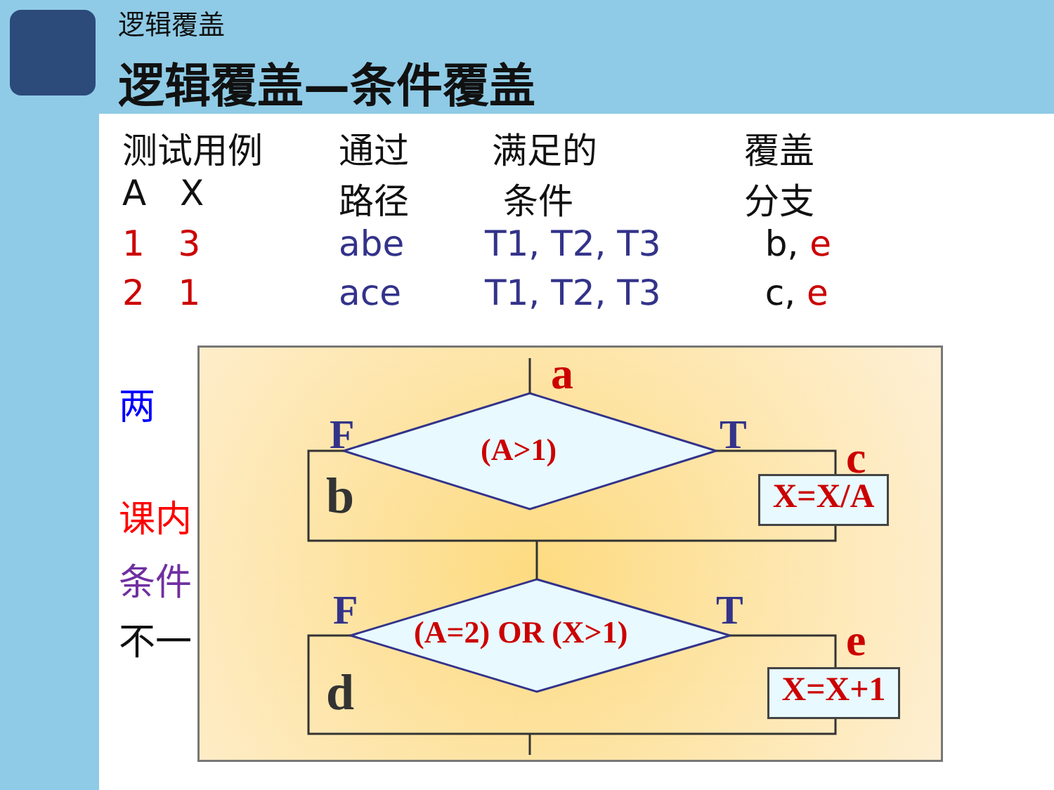逻辑覆盖
逻辑覆盖—条件覆盖
| 测试用例 A X | 通过 路径 | 满足的 条件 | 覆盖 分支 |
| --- | --- | --- | --- |
| 1 3 | abe | T1, T2, T3 | b, e |
| 2 1 | ace | T1, T2, T3 | c, e |
两
课内
条件
不一
a
F T
(A>1) c
b X=X/A
F T
(A=2) OR (X>1) e
d X=X+1